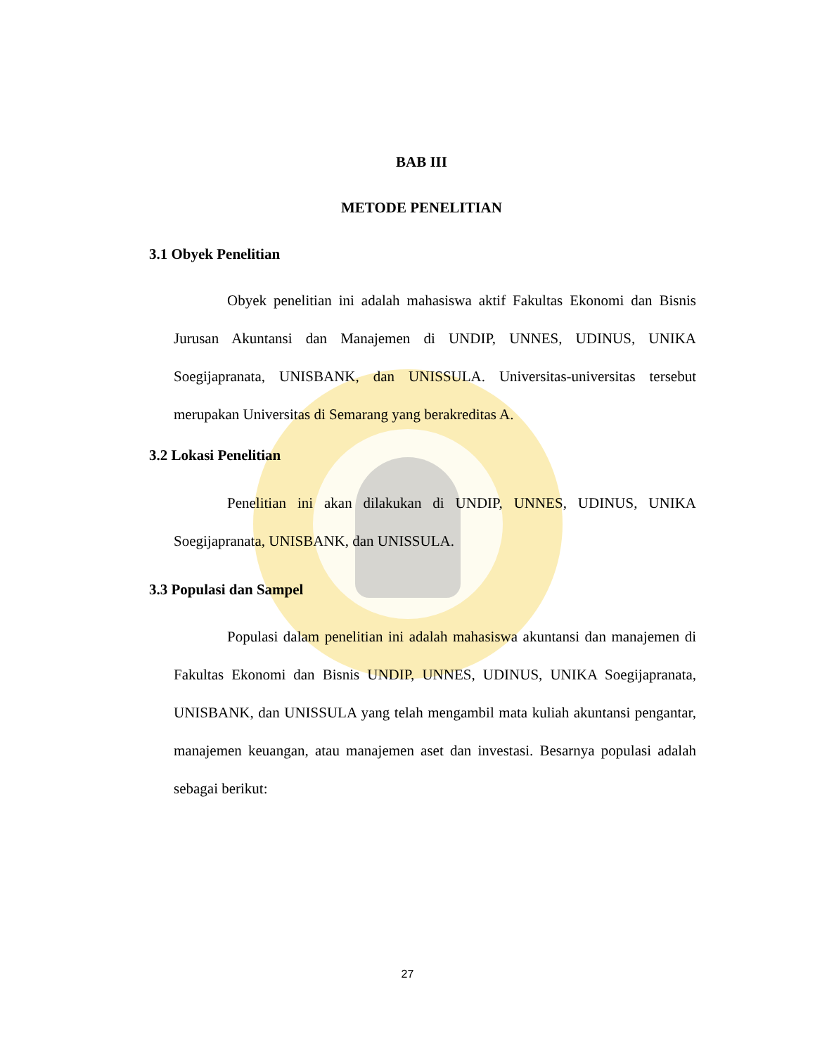BAB III
METODE PENELITIAN
3.1 Obyek Penelitian
Obyek penelitian ini adalah mahasiswa aktif Fakultas Ekonomi dan Bisnis Jurusan Akuntansi dan Manajemen di UNDIP, UNNES, UDINUS, UNIKA Soegijapranata, UNISBANK, dan UNISSULA. Universitas-universitas tersebut merupakan Universitas di Semarang yang berakreditas A.
3.2 Lokasi Penelitian
Penelitian ini akan dilakukan di UNDIP, UNNES, UDINUS, UNIKA Soegijapranata, UNISBANK, dan UNISSULA.
3.3 Populasi dan Sampel
Populasi dalam penelitian ini adalah mahasiswa akuntansi dan manajemen di Fakultas Ekonomi dan Bisnis UNDIP, UNNES, UDINUS, UNIKA Soegijapranata, UNISBANK, dan UNISSULA yang telah mengambil mata kuliah akuntansi pengantar, manajemen keuangan, atau manajemen aset dan investasi. Besarnya populasi adalah sebagai berikut:
27